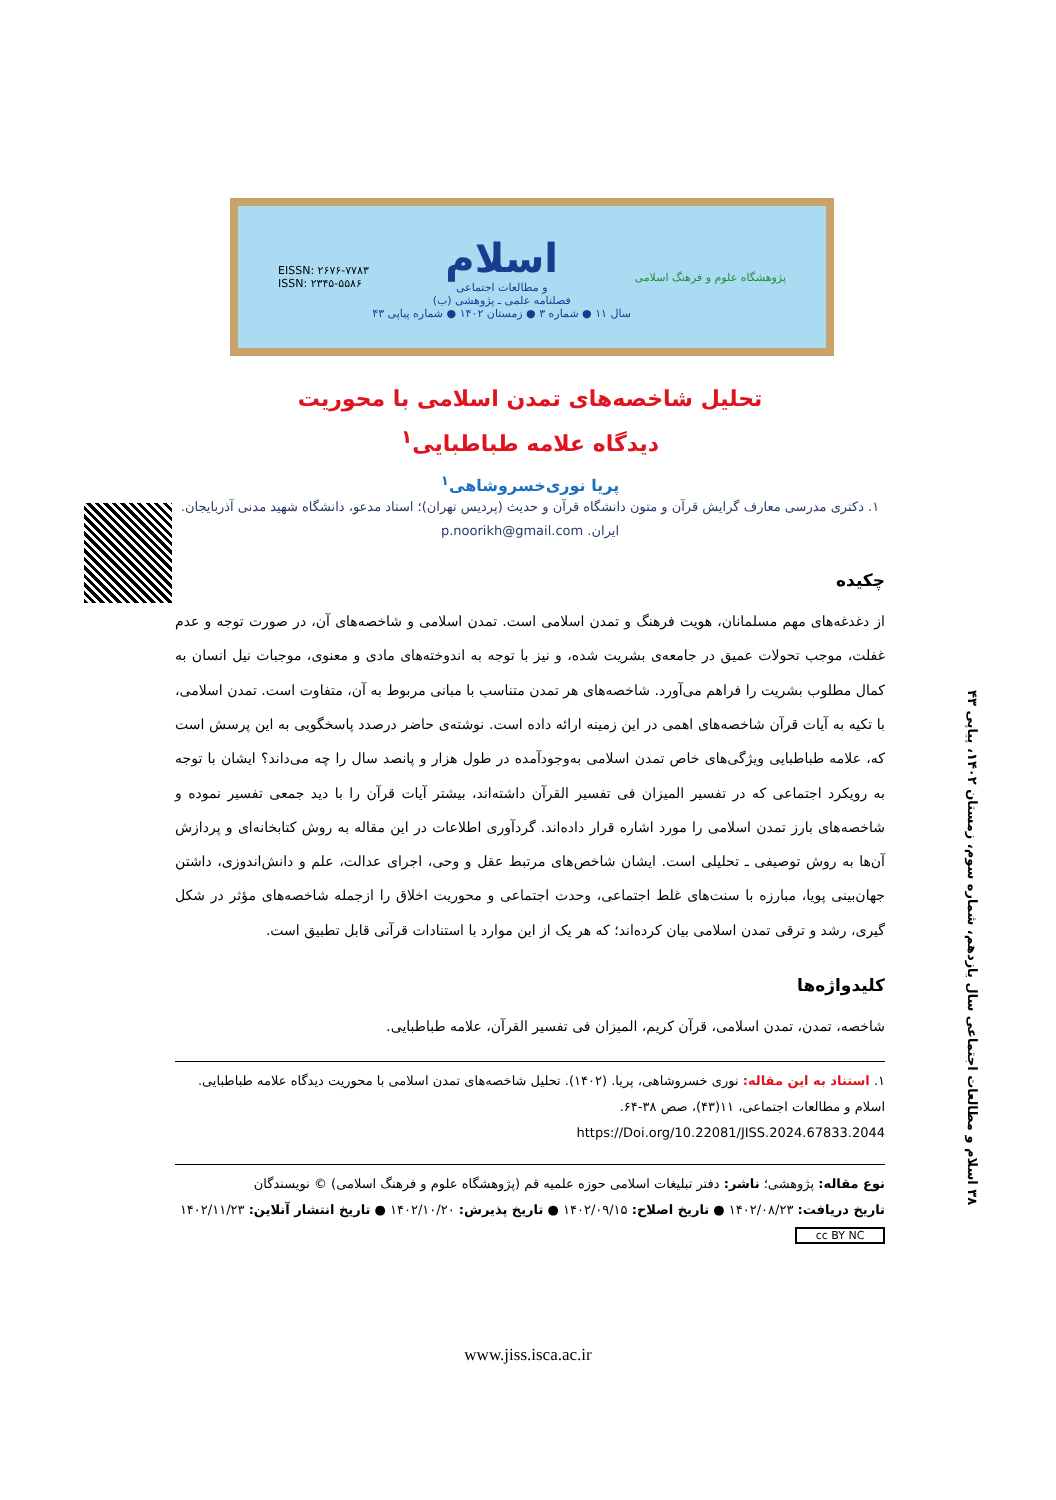EISSN: ۲۶۷۶-۷۷۸۳
ISSN: ۲۳۴۵-۵۵۸۶
اسلام
و مطالعات اجتماعی
فصلنامه علمی ـ پژوهشی (ب)
سال ۱۱ ● شماره ۳ ● زمستان ۱۴۰۲ ● شماره پیاپی ۴۳
پژوهشگاه علوم و فرهنگ اسلامی
۳۸ اسلام و مطالعات اجتماعی سال یازدهم، شماره سوم، زمستان ۱۴۰۲، پیاپی ۴۳
تحلیل شاخصه‌های تمدن اسلامی با محوریت
دیدگاه علامه طباطبایی<sup>۱</sup>
پریا نوری‌خسروشاهی<sup>۱</sup>
۱. دکتری مدرسی معارف گرایش قرآن و متون دانشگاه قرآن و حدیث (پردیس تهران)؛ استاد مدعو، دانشگاه شهید مدنی آذربایجان. ایران. p.noorikh@gmail.com
چکیده
از دغدغه‌های مهم مسلمانان، هویت فرهنگ و تمدن اسلامی است. تمدن اسلامی و شاخصه‌های آن، در صورت توجه و عدم غفلت، موجب تحولات عمیق در جامعه‌ی بشریت شده، و نیز با توجه به اندوخته‌های مادی و معنوی، موجبات نیل انسان به کمال مطلوب بشریت را فراهم می‌آورد. شاخصه‌های هر تمدن متناسب با مبانی مربوط به آن، متفاوت است. تمدن اسلامی، با تکیه به آیات قرآن شاخصه‌های اهمی در این زمینه ارائه داده است. نوشته‌ی حاضر درصدد پاسخگویی به این پرسش است که، علامه طباطبایی ویژگی‌های خاص تمدن اسلامی به‌وجودآمده در طول هزار و پانصد سال را چه می‌داند؟ ایشان با توجه به رویکرد اجتماعی که در تفسیر المیزان فی تفسیر القرآن داشته‌اند، بیشتر آیات قرآن را با دید جمعی تفسیر نموده و شاخصه‌های بارز تمدن اسلامی را مورد اشاره قرار داده‌اند. گردآوری اطلاعات در این مقاله به روش کتابخانه‌ای و پردازش آن‌ها به روش توصیفی ـ تحلیلی است. ایشان شاخص‌های مرتبط عقل و وحی، اجرای عدالت، علم و دانش‌اندوزی، داشتن جهان‌بینی پویا، مبارزه با سنت‌های غلط اجتماعی، وحدت اجتماعی و محوریت اخلاق را ازجمله شاخصه‌های مؤثر در شکل گیری، رشد و ترقی تمدن اسلامی بیان کرده‌اند؛ که هر یک از این موارد با استنادات قرآنی قابل تطبیق است.
کلیدواژه‌ها
شاخصه، تمدن، تمدن اسلامی، قرآن کریم، المیزان فی تفسیر القرآن، علامه طباطبایی.
۱. استناد به این مقاله: نوری خسروشاهی، پریا. (۱۴۰۲). تحلیل شاخصه‌های تمدن اسلامی با محوریت دیدگاه علامه طباطبایی. اسلام و مطالعات اجتماعی، ۱۱(۴۳)، صص ۳۸-۶۴.
https://Doi.org/10.22081/JISS.2024.67833.2044
نوع مقاله: پژوهشی؛ ناشر: دفتر تبلیغات اسلامی حوزه علمیه قم (پژوهشگاه علوم و فرهنگ اسلامی) © نویسندگان
تاریخ دریافت: ۱۴۰۲/۰۸/۲۳ ● تاریخ اصلاح: ۱۴۰۲/۰۹/۱۵ ● تاریخ پذیرش: ۱۴۰۲/۱۰/۲۰ ● تاریخ انتشار آنلاین: ۱۴۰۲/۱۱/۲۳
cc BY NC
www.jiss.isca.ac.ir